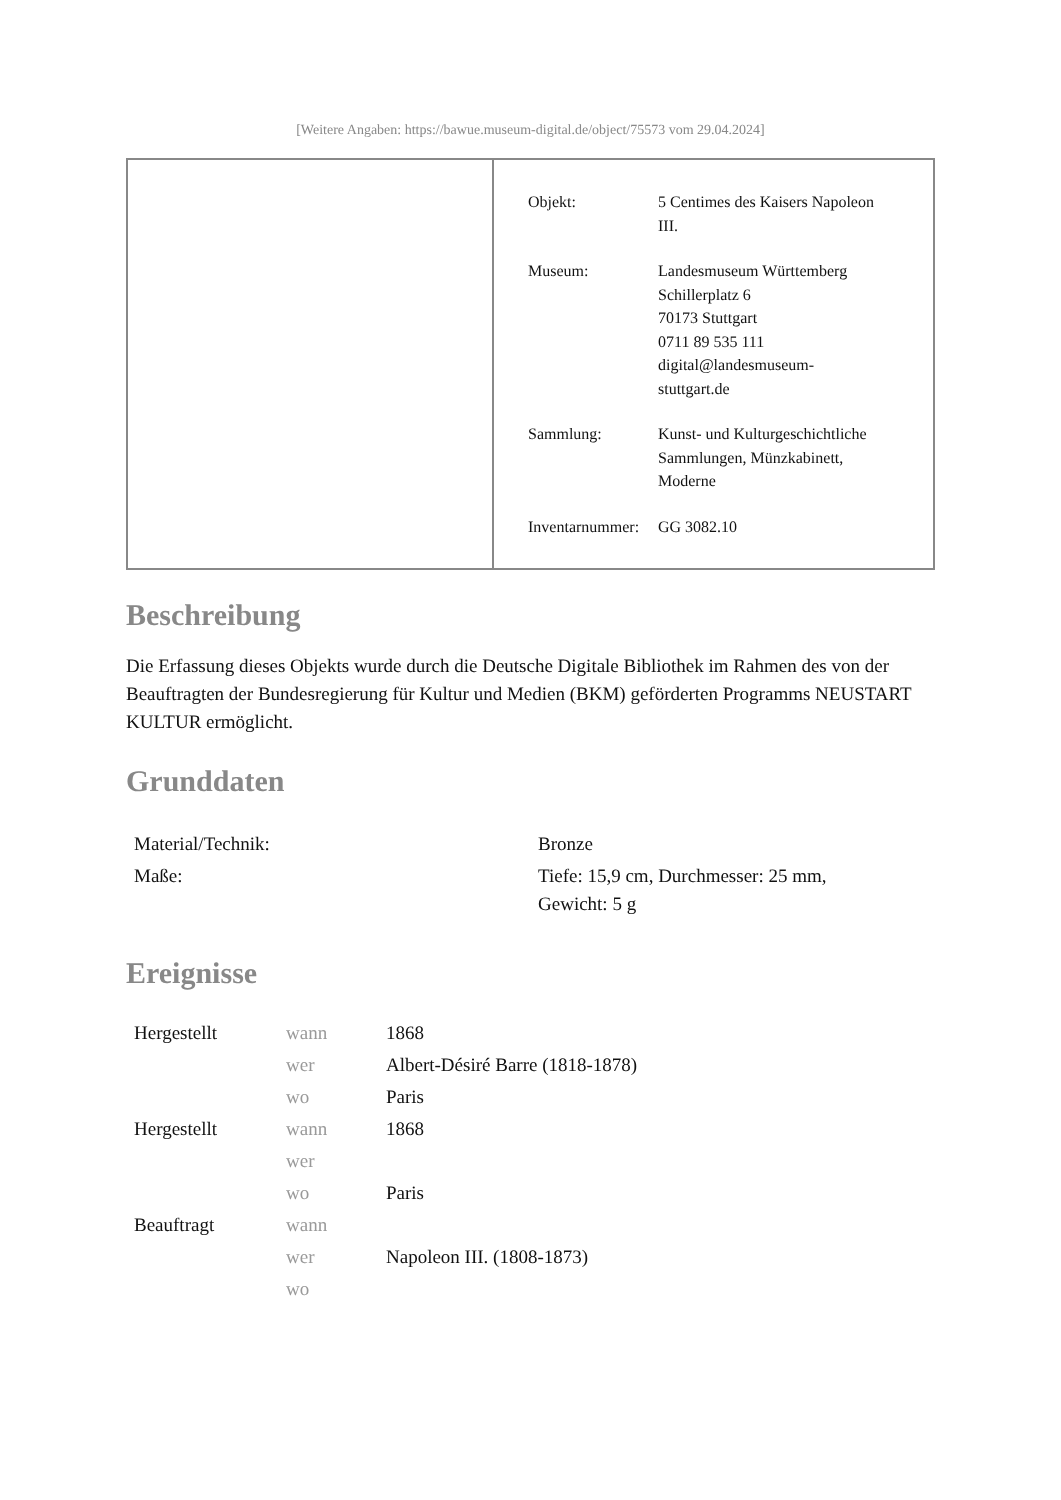[Weitere Angaben: https://bawue.museum-digital.de/object/75573 vom 29.04.2024]
| Objekt: | 5 Centimes des Kaisers Napoleon III. |
| Museum: | Landesmuseum Württemberg Schillerplatz 6 70173 Stuttgart 0711 89 535 111 digital@landesmuseum- stuttgart.de |
| Sammlung: | Kunst- und Kulturgeschichtliche Sammlungen, Münzkabinett, Moderne |
| Inventarnummer: | GG 3082.10 |
Beschreibung
Die Erfassung dieses Objekts wurde durch die Deutsche Digitale Bibliothek im Rahmen des von der Beauftragten der Bundesregierung für Kultur und Medien (BKM) geförderten Programms NEUSTART KULTUR ermöglicht.
Grunddaten
| Material/Technik: | Bronze |
| Maße: | Tiefe: 15,9 cm, Durchmesser: 25 mm, Gewicht: 5 g |
Ereignisse
| Hergestellt | wann | 1868 |
| | wer | Albert-Désiré Barre (1818-1878) |
| | wo | Paris |
| Hergestellt | wann | 1868 |
| | wer | |
| | wo | Paris |
| Beauftragt | wann | |
| | wer | Napoleon III. (1808-1873) |
| | wo | |